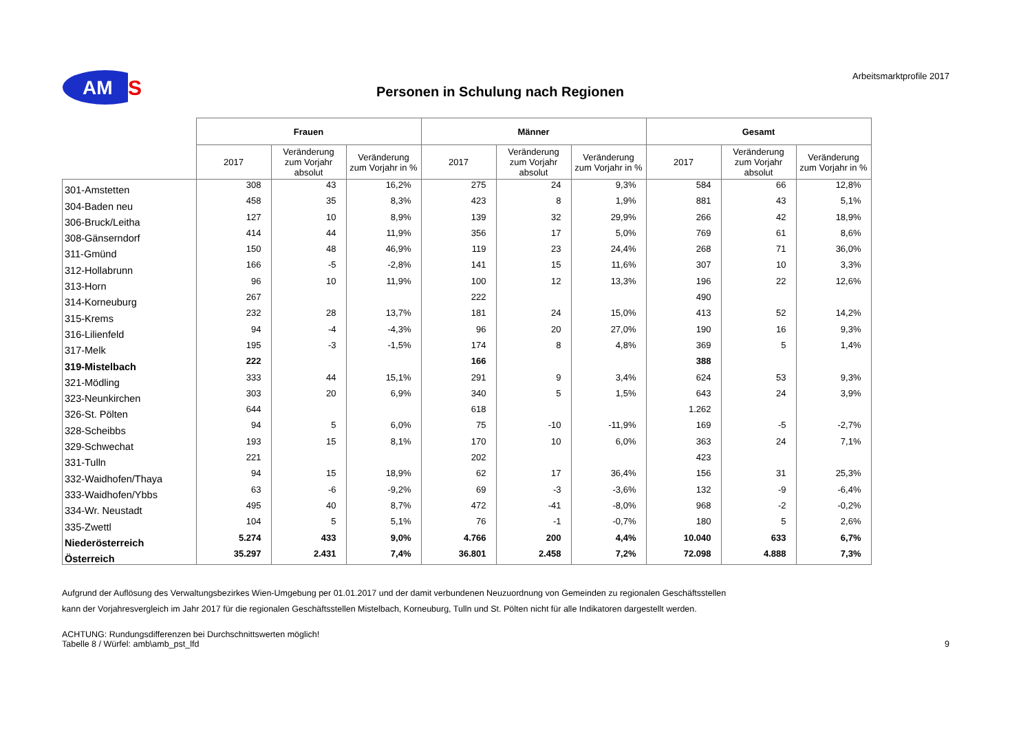AM
S
Personen in Schulung nach Regionen
Arbeitsmarktprofile 2017
| | Frauen | | | Männer | | | Gesamt | | |
| --- | --- | --- | --- | --- | --- | --- | --- | --- | --- |
| | 2017 | Veränderung zum Vorjahr absolut | Veränderung zum Vorjahr in % | 2017 | Veränderung zum Vorjahr absolut | Veränderung zum Vorjahr in % | 2017 | Veränderung zum Vorjahr absolut | Veränderung zum Vorjahr in % |
| 301-Amstetten | 308 | 43 | 16,2% | 275 | 24 | 9,3% | 584 | 66 | 12,8% |
| 304-Baden neu | 458 | 35 | 8,3% | 423 | 8 | 1,9% | 881 | 43 | 5,1% |
| 306-Bruck/Leitha | 127 | 10 | 8,9% | 139 | 32 | 29,9% | 266 | 42 | 18,9% |
| 308-Gänserndorf | 414 | 44 | 11,9% | 356 | 17 | 5,0% | 769 | 61 | 8,6% |
| 311-Gmünd | 150 | 48 | 46,9% | 119 | 23 | 24,4% | 268 | 71 | 36,0% |
| 312-Hollabrunn | 166 | -5 | -2,8% | 141 | 15 | 11,6% | 307 | 10 | 3,3% |
| 313-Horn | 96 | 10 | 11,9% | 100 | 12 | 13,3% | 196 | 22 | 12,6% |
| 314-Korneuburg | 267 | | | 222 | | | 490 | | |
| 315-Krems | 232 | 28 | 13,7% | 181 | 24 | 15,0% | 413 | 52 | 14,2% |
| 316-Lilienfeld | 94 | -4 | -4,3% | 96 | 20 | 27,0% | 190 | 16 | 9,3% |
| 317-Melk | 195 | -3 | -1,5% | 174 | 8 | 4,8% | 369 | 5 | 1,4% |
| 319-Mistelbach | 222 | | | 166 | | | 388 | | |
| 321-Mödling | 333 | 44 | 15,1% | 291 | 9 | 3,4% | 624 | 53 | 9,3% |
| 323-Neunkirchen | 303 | 20 | 6,9% | 340 | 5 | 1,5% | 643 | 24 | 3,9% |
| 326-St. Pölten | 644 | | | 618 | | | 1.262 | | |
| 328-Scheibbs | 94 | 5 | 6,0% | 75 | -10 | -11,9% | 169 | -5 | -2,7% |
| 329-Schwechat | 193 | 15 | 8,1% | 170 | 10 | 6,0% | 363 | 24 | 7,1% |
| 331-Tulln | 221 | | | 202 | | | 423 | | |
| 332-Waidhofen/Thaya | 94 | 15 | 18,9% | 62 | 17 | 36,4% | 156 | 31 | 25,3% |
| 333-Waidhofen/Ybbs | 63 | -6 | -9,2% | 69 | -3 | -3,6% | 132 | -9 | -6,4% |
| 334-Wr. Neustadt | 495 | 40 | 8,7% | 472 | -41 | -8,0% | 968 | -2 | -0,2% |
| 335-Zwettl | 104 | 5 | 5,1% | 76 | -1 | -0,7% | 180 | 5 | 2,6% |
| Niederösterreich | 5.274 | 433 | 9,0% | 4.766 | 200 | 4,4% | 10.040 | 633 | 6,7% |
| Österreich | 35.297 | 2.431 | 7,4% | 36.801 | 2.458 | 7,2% | 72.098 | 4.888 | 7,3% |
Aufgrund der Auflösung des Verwaltungsbezirkes Wien-Umgebung per 01.01.2017 und der damit verbundenen Neuzuordnung von Gemeinden zu regionalen Geschäftsstellen
kann der Vorjahresvergleich im Jahr 2017 für die regionalen Geschäftsstellen Mistelbach, Korneuburg, Tulln und St. Pölten nicht für alle Indikatoren dargestellt werden.
ACHTUNG: Rundungsdifferenzen bei Durchschnittswerten möglich!
Tabelle 8 / Würfel: amb\amb_pst_lfd 9